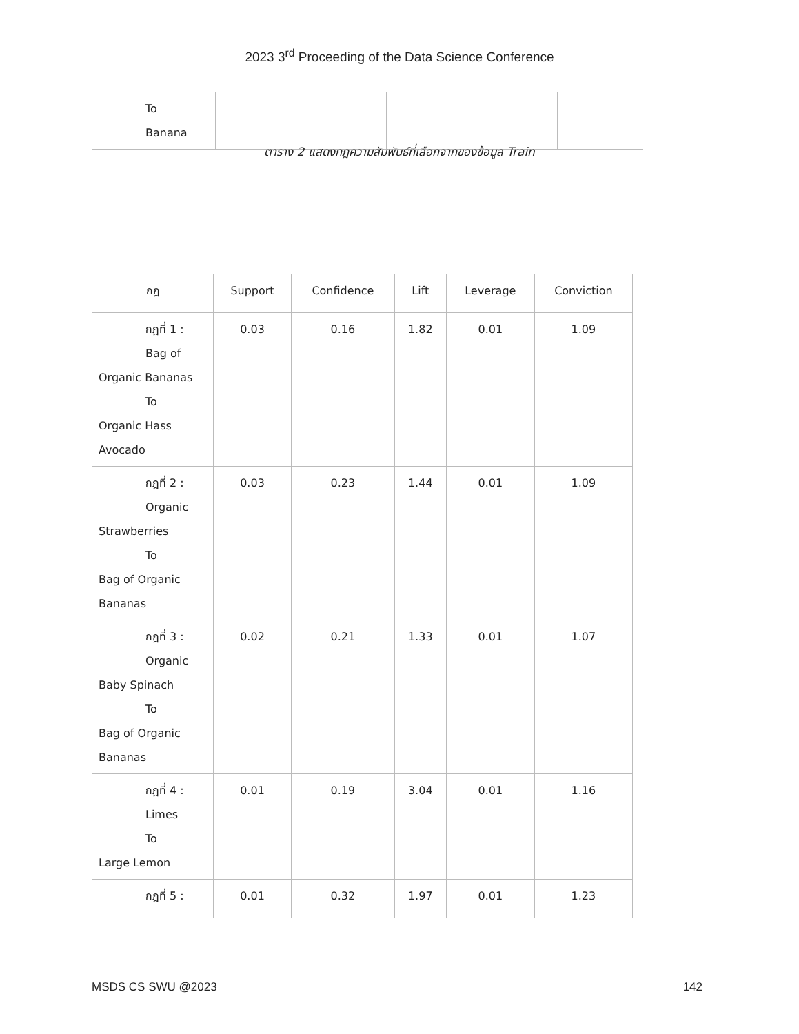2023 3<sup>rd</sup> Proceeding of the Data Science Conference
| To Banana | | | | | |
ตาราง 2 แสดงกฎความสัมพันธ์ที่เลือกจากของข้อมูล Train
| กฎ | Support | Confidence | Lift | Leverage | Conviction |
| --- | --- | --- | --- | --- | --- |
| กฎที่ 1 : Bag of Organic Bananas To Organic Hass Avocado | 0.03 | 0.16 | 1.82 | 0.01 | 1.09 |
| กฎที่ 2 : Organic Strawberries To Bag of Organic Bananas | 0.03 | 0.23 | 1.44 | 0.01 | 1.09 |
| กฎที่ 3 : Organic Baby Spinach To Bag of Organic Bananas | 0.02 | 0.21 | 1.33 | 0.01 | 1.07 |
| กฎที่ 4 : Limes To Large Lemon | 0.01 | 0.19 | 3.04 | 0.01 | 1.16 |
| กฎที่ 5 : | 0.01 | 0.32 | 1.97 | 0.01 | 1.23 |
MSDS CS SWU @2023 142